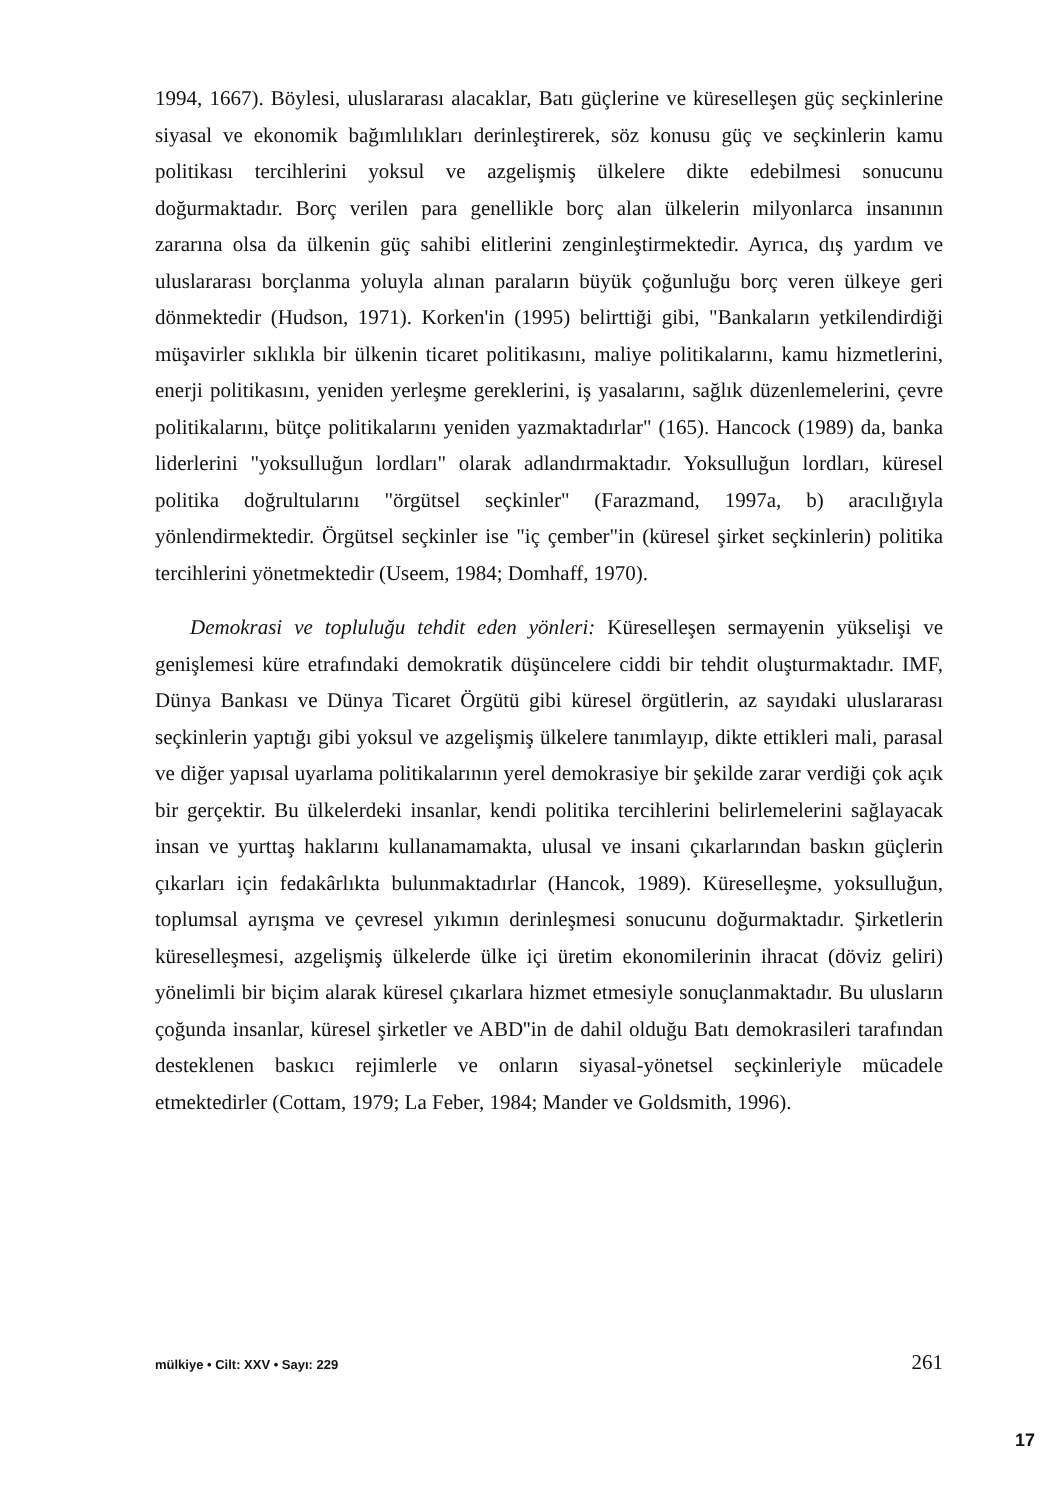1994, 1667). Böylesi, uluslararası alacaklar, Batı güçlerine ve küreselleşen güç seçkinlerine siyasal ve ekonomik bağımlılıkları derinleştirerek, söz konusu güç ve seçkinlerin kamu politikası tercihlerini yoksul ve azgelişmiş ülkelere dikte edebilmesi sonucunu doğurmaktadır. Borç verilen para genellikle borç alan ülkelerin milyonlarca insanının zararına olsa da ülkenin güç sahibi elitlerini zenginleştirmektedir. Ayrıca, dış yardım ve uluslararası borçlanma yoluyla alınan paraların büyük çoğunluğu borç veren ülkeye geri dönmektedir (Hudson, 1971). Korken'in (1995) belirttiği gibi, "Bankaların yetkilendirdiği müşavirler sıklıkla bir ülkenin ticaret politikasını, maliye politikalarını, kamu hizmetlerini, enerji politikasını, yeniden yerleşme gereklerini, iş yasalarını, sağlık düzenlemelerini, çevre politikalarını, bütçe politikalarını yeniden yazmaktadırlar" (165). Hancock (1989) da, banka liderlerini "yoksulluğun lordları" olarak adlandırmaktadır. Yoksulluğun lordları, küresel politika doğrultularını "örgütsel seçkinler" (Farazmand, 1997a, b) aracılığıyla yönlendirmektedir. Örgütsel seçkinler ise "iç çember"in (küresel şirket seçkinlerin) politika tercihlerini yönetmektedir (Useem, 1984; Domhaff, 1970).
Demokrasi ve topluluğu tehdit eden yönleri: Küreselleşen sermayenin yükselişi ve genişlemesi küre etrafındaki demokratik düşüncelere ciddi bir tehdit oluşturmaktadır. IMF, Dünya Bankası ve Dünya Ticaret Örgütü gibi küresel örgütlerin, az sayıdaki uluslararası seçkinlerin yaptığı gibi yoksul ve azgelişmiş ülkelere tanımlayıp, dikte ettikleri mali, parasal ve diğer yapısal uyarlama politikalarının yerel demokrasiye bir şekilde zarar verdiği çok açık bir gerçektir. Bu ülkelerdeki insanlar, kendi politika tercihlerini belirlemelerini sağlayacak insan ve yurttaş haklarını kullanamamakta, ulusal ve insani çıkarlarından baskın güçlerin çıkarları için fedakârlıkta bulunmaktadırlar (Hancok, 1989). Küreselleşme, yoksulluğun, toplumsal ayrışma ve çevresel yıkımın derinleşmesi sonucunu doğurmaktadır. Şirketlerin küreselleşmesi, azgelişmiş ülkelerde ülke içi üretim ekonomilerinin ihracat (döviz geliri) yönelimli bir biçim alarak küresel çıkarlara hizmet etmesiyle sonuçlanmaktadır. Bu ulusların çoğunda insanlar, küresel şirketler ve ABD''in de dahil olduğu Batı demokrasileri tarafından desteklenen baskıcı rejimlerle ve onların siyasal-yönetsel seçkinleriyle mücadele etmektedirler (Cottam, 1979; La Feber, 1984; Mander ve Goldsmith, 1996).
mülkiye • Cilt: XXV • Sayı: 229 261
17